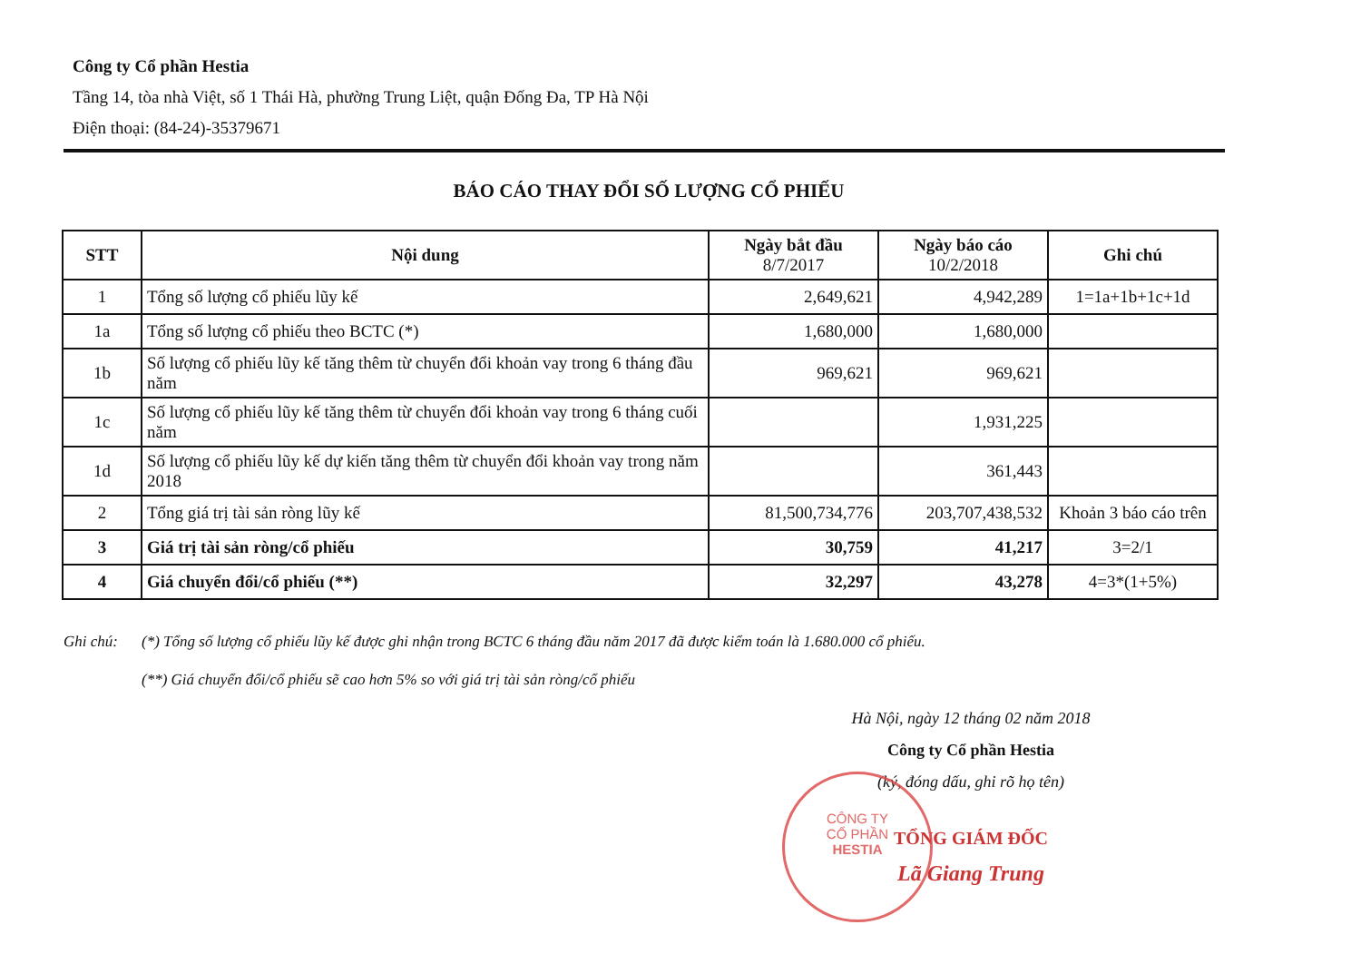Công ty Cổ phần Hestia
Tầng 14, tòa nhà Việt, số 1 Thái Hà, phường Trung Liệt, quận Đống Đa, TP Hà Nội
Điện thoại: (84-24)-35379671
BÁO CÁO THAY ĐỔI SỐ LƯỢNG CỔ PHIẾU
| STT | Nội dung | Ngày bắt đầu 8/7/2017 | Ngày báo cáo 10/2/2018 | Ghi chú |
| --- | --- | --- | --- | --- |
| 1 | Tổng số lượng cổ phiếu lũy kế | 2,649,621 | 4,942,289 | 1=1a+1b+1c+1d |
| 1a | Tổng số lượng cổ phiếu theo BCTC (*) | 1,680,000 | 1,680,000 | |
| 1b | Số lượng cổ phiếu lũy kế tăng thêm từ chuyển đổi khoản vay trong 6 tháng đầu năm | 969,621 | 969,621 | |
| 1c | Số lượng cổ phiếu lũy kế tăng thêm từ chuyển đổi khoản vay trong 6 tháng cuối năm | | 1,931,225 | |
| 1d | Số lượng cổ phiếu lũy kế dự kiến tăng thêm từ chuyển đổi khoản vay trong năm 2018 | | 361,443 | |
| 2 | Tổng giá trị tài sản ròng lũy kế | 81,500,734,776 | 203,707,438,532 | Khoản 3 báo cáo trên |
| 3 | Giá trị tài sản ròng/cổ phiếu | 30,759 | 41,217 | 3=2/1 |
| 4 | Giá chuyển đổi/cổ phiếu (**) | 32,297 | 43,278 | 4=3*(1+5%) |
Ghi chú: (*) Tổng số lượng cổ phiếu lũy kế được ghi nhận trong BCTC 6 tháng đầu năm 2017 đã được kiểm toán là 1.680.000 cổ phiếu.
(**) Giá chuyển đổi/cổ phiếu sẽ cao hơn 5% so với giá trị tài sản ròng/cổ phiếu
Hà Nội, ngày 12 tháng 02 năm 2018
Công ty Cổ phần Hestia
(ký, đóng dấu, ghi rõ họ tên)
TỔNG GIÁM ĐỐC
Lã Giang Trung
CÔNG TY
CỔ PHẦN
HESTIA